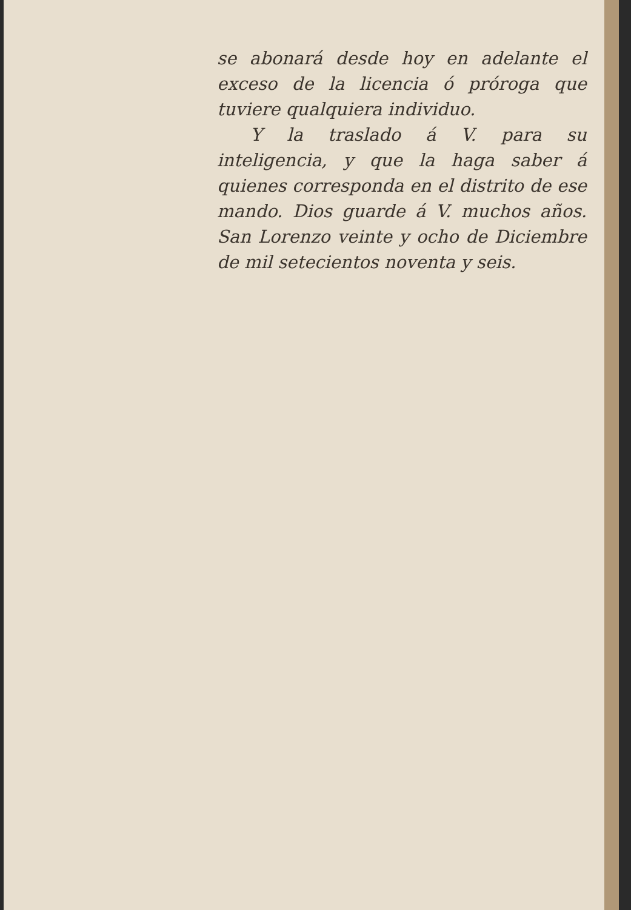se abonará desde hoy en adelante el exceso de la licencia ó próroga que tuviere qualquiera individuo.
Y la traslado á V. para su inteligencia, y que la haga saber á quienes corresponda en el distrito de ese mando. Dios guarde á V. muchos años. San Lorenzo veinte y ocho de Diciembre de mil setecientos noventa y seis.